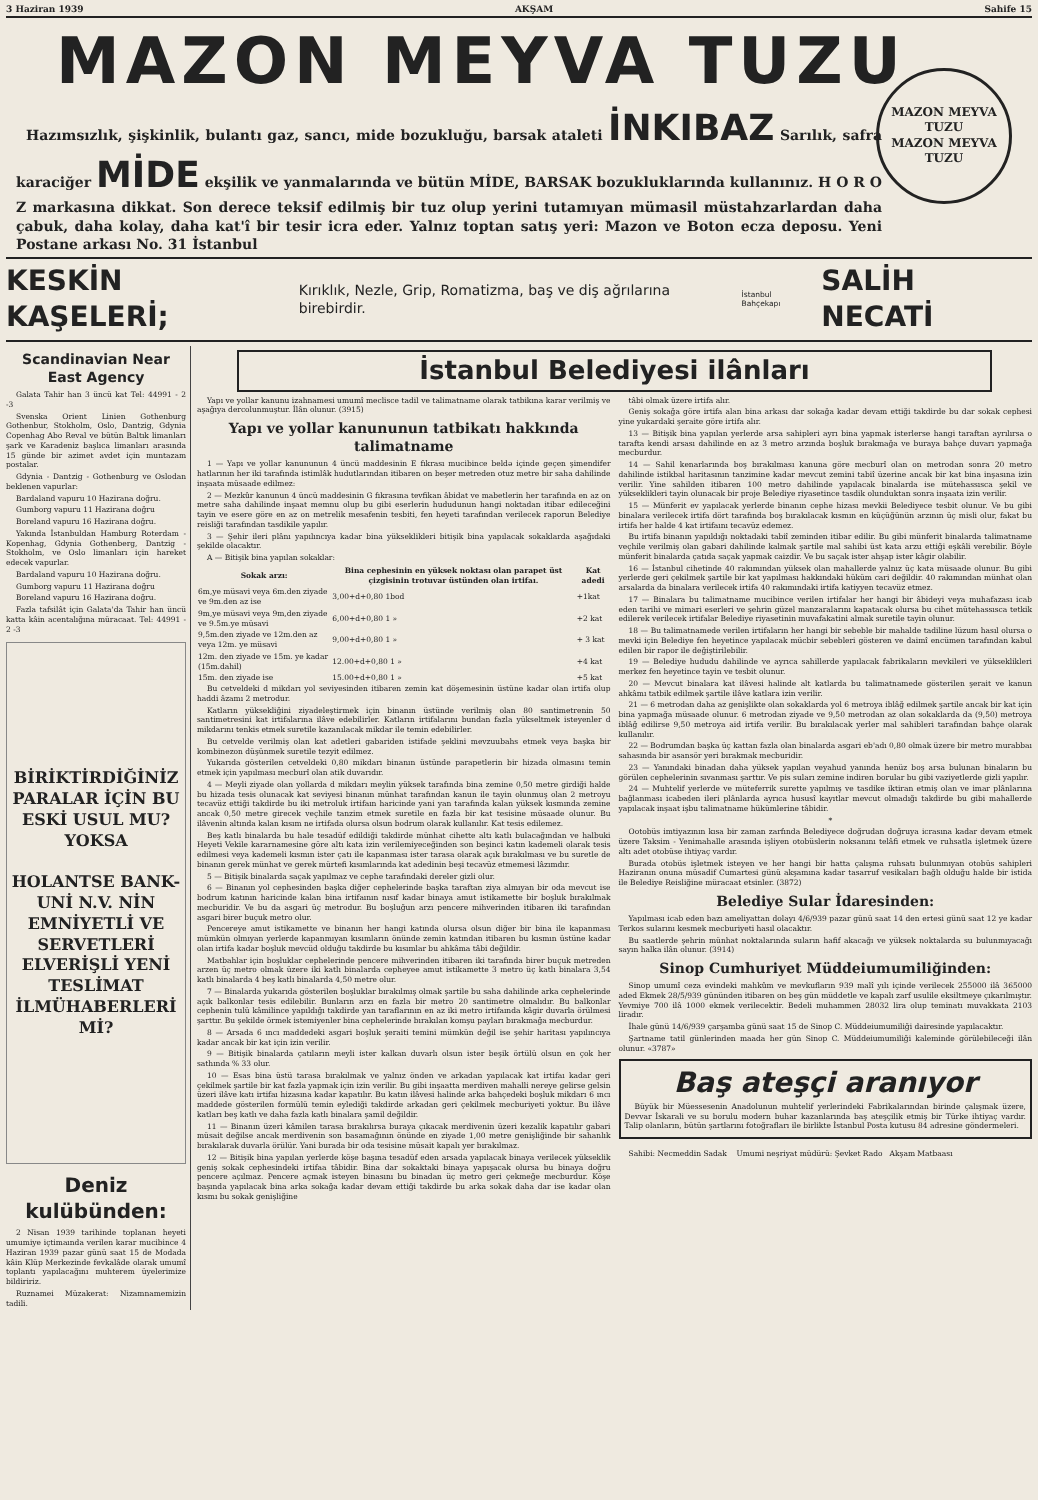3 Haziran 1939 AKŞAM Sahife 15
MAZON MEYVA TUZU
Hazımsızlık, şişkinlik, bulantı gaz, sancı, mide bozukluğu, barsak ataleti İNKIBAZ Sarılık, safra karaciğer MİDE ekşilik ve yanmalarında ve bütün MİDE, BARSAK bozukluklarında kullanınız. H O R O Z markasına dikkat. Son derece teksif edilmiş bir tuz olup yerini tutamıyan mümasil müstahzarlardan daha çabuk, daha kolay, daha kat'î bir tesir icra eder. Yalnız toptan satış yeri: Mazon ve Boton ecza deposu. Yeni Postane arkası No. 31 İstanbul
MAZON MEYVA TUZU
MAZON MEYVA TUZU
KESKİN KAŞELERİ; Kırıklık, Nezle, Grip, Romatizma, baş ve diş ağrılarına birebirdir. İstanbul Bahçekapı SALİH NECATİ
Scandinavian Near East Agency
Galata Tahir han 3 üncü kat Tel: 44991 - 2 -3
Svenska Orient Linien Gothenburg Gothenbur, Stokholm, Oslo, Dantzig, Gdynia Copenhag Abo Reval ve bütün Baltık limanları şark ve Karadeniz başlıca limanları arasında 15 günde bir azimet avdet için muntazam postalar.
Gdynia - Dantzig - Gothenburg ve Oslodan beklenen vapurlar:
Bardaland vapuru 10 Hazirana doğru.
Gumborg vapuru 11 Hazirana doğru
Boreland vapuru 16 Hazirana doğru.
Yakında İstanbuldan Hamburg Roterdam - Kopenhag, Gdynia Gothenberg, Dantzig - Stokholm, ve Oslo limanları için hareket edecek vapurlar.
Bardaland vapuru 10 Hazirana doğru.
Gumborg vapuru 11 Hazirana doğru
Boreland vapuru 16 Hazirana doğru.
Fazla tafsilât için Galata'da Tahir han üncü katta kâin acentalığına müracaat. Tel: 44991 - 2 -3
BİRİKTİRDİĞİNİZ PARALAR İÇİN BU ESKİ USUL MU? YOKSA
HOLANTSE BANK-UNİ N.V. NİN EMNİYETLİ VE SERVETLERİ ELVERİŞLİ YENİ TESLİMAT İLMÜHABERLERİ Mİ?
Deniz kulübünden:
2 Nisan 1939 tarihinde toplanan heyeti umumiye içtimaında verilen karar mucibince 4 Haziran 1939 pazar günü saat 15 de Modada kâin Klüp Merkezinde fevkalâde olarak umumî toplantı yapılacağını muhterem üyelerimize bildiririz.
Ruznamei Müzakerat: Nizamnamemizin tadili.
İstanbul Belediyesi ilânları
Yapı ve yollar kanunu izahnamesi umumî meclisce tadil ve talimatname olarak tatbikına karar verilmiş ve aşağıya dercolunmuştur. İlân olunur. (3915)
Yapı ve yollar kanununun tatbikatı hakkında talimatname
1 — Yapı ve yollar kanununun 4 üncü maddesinin E fıkrası mucibince beldə içinde geçen şimendifer hatlarının her iki tarafında istimlâk hudutlarından itibaren on beşer metreden otuz metre bir saha dahilinde inşaata müsaade edilmez:
2 — Mezkûr kanunun 4 üncü maddesinin G fıkrasına tevfikan âbidat ve mabetlerin her tarafında en az on metre saha dahilinde inşaat memnu olup bu gibi eserlerin hududunun hangi noktadan itibar edileceğini tayin ve esere göre en az on metrelik mesafenin tesbiti, fen heyeti tarafından verilecek raporun Belediye reisliği tarafından tasdikile yapılır.
3 — Şehir ileri plânı yapılıncıya kadar bina yükseklikleri bitişik bina yapılacak sokaklarda aşağıdaki şekilde olacaktır.
A — Bitişik bina yapılan sokaklar:
| Sokak arzı: | Bina cephesinin en yüksek noktası olan parapet üst çizgisinin trotuvar üstünden olan irtifaı. | Kat adedi |
| --- | --- | --- |
| 6m,ye müsavi veya 6m.den ziyade ve 9m.den az ise | 3,00+d+0,80 1bod | +1kat |
| 9m,ye müsavi veya 9m,den ziyade ve 9.5m.ye müsavi | 6,00+d+0,80 1 » | +2 kat |
| 9,5m.den ziyade ve 12m.den az veya 12m. ye müsavi | 9,00+d+0,80 1 » | + 3 kat |
| 12m. den ziyade ve 15m. ye kadar (15m.dahil) | 12.00+d+0,80 1 » | +4 kat |
| 15m. den ziyade ise | 15.00+d+0,80 1 » | +5 kat |
Bu cetveldeki d mikdarı yol seviyesinden itibaren zemin kat döşemesinin üstüne kadar olan irtifa olup haddi âzamı 2 metrodur.
Katların yüksekliğini ziyadeleştirmek için binanın üstünde verilmiş olan 80 santimetrenin 50 santimetresini kat irtifalarına ilâve edebilirler. Katların irtifalarını bundan fazla yükseltmek isteyenler d mikdarını tenkis etmek suretile kazanılacak mikdar ile temin edebilirler.
Bu cetvelde verilmiş olan kat adetleri gabariden istifade şeklini mevzuubahs etmek veya başka bir kombinezon düşünmek suretile tezyit edilmez.
Yukarıda gösterilen cetveldeki 0,80 mikdarı binanın üstünde parapetlerin bir hizada olmasını temin etmek için yapılması mecburî olan atik duvarıdır.
4 — Meyli ziyade olan yollarda d mikdarı meylin yüksek tarafında bina zemine 0,50 metre girdiği halde bu hizada tesis olunacak kat seviyesi binanın münhat tarafından kanun ile tayin olunmuş olan 2 metroyu tecavüz ettiği takdirde bu iki metroluk irtifaın haricinde yani yan tarafında kalan yüksek kısmında zemine ancak 0,50 metre girecek veçhile tanzim etmek suretile en fazla bir kat tesisine müsaade olunur. Bu ilâvenin altında kalan kısım ne irtifada olursa olsun bodrum olarak kullanılır. Kat tesis edilemez.
Beş katlı binalarda bu hale tesadüf edildiği takdirde münhat cihette altı katlı bulacağından ve halbuki Heyeti Vekile kararnamesine göre altı kata izin verilemiyeceğinden son beşinci katın kademeli olarak tesis edilmesi veya kademeli kısmın ister çatı ile kapanması ister tarasa olarak açık bırakılması ve bu suretle de binanın gerek münhat ve gerek mürtefi kısımlarında kat adedinin beşi tecavüz etmemesi lâzımdır.
5 — Bitişik binalarda saçak yapılmaz ve cephe tarafındaki dereler gizli olur.
6 — Binanın yol cephesinden başka diğer cephelerinde başka taraftan ziya almıyan bir oda mevcut ise bodrum katının haricinde kalan bina irtifaının nısıf kadar binaya amut istikamette bir boşluk bırakılmak mecburidir. Ve bu da asgari üç metrodur. Bu boşluğun arzı pencere mihverinden itibaren iki tarafından asgari birer buçuk metro olur.
Pencereye amut istikamette ve binanın her hangi katında olursa olsun diğer bir bina ile kapanması mümkün olmıyan yerlerde kapanmıyan kısımların önünde zemin katından itibaren bu kısmın üstüne kadar olan irtifa kadar boşluk mevcüd olduğu takdirde bu kısımlar bu ahkâma tâbi değildir.
Matbahlar için boşluklar cephelerinde pencere mihverinden itibaren iki tarafında birer buçuk metreden arzen üç metro olmak üzere iki katlı binalarda cepheyee amut istikamette 3 metro üç katlı binalara 3,54 katlı binalarda 4 beş katlı binalarda 4,50 metre olur.
7 — Binalarda yukarıda gösterilen boşluklar bırakılmış olmak şartile bu saha dahilinde arka cephelerinde açık balkonlar tesis edilebilir. Bunların arzı en fazla bir metro 20 santimetre olmalıdır. Bu balkonlar cephenin tulü kâmilince yapıldığı takdirde yan taraflarının en az iki metro irtifaında kâgir duvarla örülmesi şarttır. Bu şekilde örmek istemiyenler bina cephelerinde bırakılan komşu payları bırakmağa mecburdur.
8 — Arsada 6 ıncı maddedeki asgari boşluk şeraiti temini mümkün değil ise şehir haritası yapılıncıya kadar ancak bir kat için izin verilir.
9 — Bitişik binalarda çatıların meyli ister kalkan duvarlı olsun ister beşik örtülü olsun en çok her sathında % 33 olur.
10 — Esas bina üstü tarasa bırakılmak ve yalnız önden ve arkadan yapılacak kat irtifaı kadar geri çekilmek şartile bir kat fazla yapmak için izin verilir. Bu gibi inşaatta merdiven mahalli nereye gelirse gelsin üzeri ilâve katı irtifaı hizasına kadar kapatılır. Bu katın ilâvesi halinde arka bahçedeki boşluk mikdarı 6 ıncı maddede gösterilen formülü temin eylediği takdirde arkadan geri çekilmek mecburiyeti yoktur. Bu ilâve katları beş katlı ve daha fazla katlı binalara şamil değildir.
11 — Binanın üzeri kâmilen tarasa bırakılırsa buraya çıkacak merdivenin üzeri kezalik kapatılır gabari müsait değilse ancak merdivenin son basamağının önünde en ziyade 1,00 metre genişliğinde bir sahanlık bırakılarak duvarla örülür. Yani burada bir oda tesisine müsait kapalı yer bırakılmaz.
12 — Bitişik bina yapılan yerlerde köşe başına tesadüf eden arsada yapılacak binaya verilecek yükseklik geniş sokak cephesindeki irtifaa tâbidir. Bina dar sokaktaki binaya yapışacak olursa bu binaya doğru pencere açılmaz. Pencere açmak isteyen binasını bu binadan üç metro geri çekmeğe mecburdur. Köşe başında yapılacak bina arka sokağa kadar devam ettiği takdirde bu arka sokak daha dar ise kadar olan kısmı bu sokak genişliğine
tâbi olmak üzere irtifa alır.
Geniş sokağa göre irtifa alan bina arkası dar sokağa kadar devam ettiği takdirde bu dar sokak cephesi yine yukardaki şeraite göre irtifa alır.
13 — Bitişik bina yapılan yerlerde arsa sahipleri ayrı bina yapmak isterlerse hangi taraftan ayrılırsa o tarafta kendi arsası dahilinde en az 3 metro arzında boşluk bırakmağa ve buraya bahçe duvarı yapmağa mecburdur.
14 — Sahil kenarlarında boş bırakılması kanuna göre mecburî olan on metrodan sonra 20 metro dahilinde istikbal haritasının tanzimine kadar mevcut zemini tabiî üzerine ancak bir kat bina inşasına izin verilir. Yine sahilden itibaren 100 metro dahilinde yapılacak binalarda ise mütehassısca şekil ve yükseklikleri tayin olunacak bir proje Belediye riyasetince tasdik olunduktan sonra inşaata izin verilir.
15 — Münferit ev yapılacak yerlerde binanın cephe hizası mevkii Belediyece tesbit olunur. Ve bu gibi binalara verilecek irtifa dört tarafında boş bırakılacak kısmın en küçüğünün arzının üç misli olur, fakat bu irtifa her halde 4 kat irtifaını tecavüz edemez.
Bu irtifa binanın yapıldığı noktadaki tabiî zeminden itibar edilir. Bu gibi münferit binalarda talimatname veçhile verilmiş olan gabari dahilinde kalmak şartile mal sahibi üst kata arzu ettiği eşkâli verebilir. Böyle münferit binalarda çatıda saçak yapmak caizdir. Ve bu saçak ister ahşap ister kâgir olabilir.
16 — İstanbul cihetinde 40 rakımından yüksek olan mahallerde yalnız üç kata müsaade olunur. Bu gibi yerlerde geri çekilmek şartile bir kat yapılması hakkındaki hüküm cari değildir. 40 rakımından münhat olan arsalarda da binalara verilecek irtifa 40 rakımındaki irtifa katiyyen tecavüz etmez.
17 — Binalara bu talimatname mucibince verilen irtifalar her hangi bir âbideyi veya muhafazası icab eden tarihi ve mimari eserleri ve şehrin güzel manzaralarını kapatacak olursa bu cihet mütehassısca tetkik edilerek verilecek irtifalar Belediye riyasetinin muvafakatini almak suretile tayin olunur.
18 — Bu talimatnamede verilen irtifaların her hangi bir sebeble bir mahalde tadiline lüzum hasıl olursa o mevki için Belediye fen heyetince yapılacak mücbir sebebleri gösteren ve daimî encümen tarafından kabul edilen bir rapor ile değiştirilebilir.
19 — Belediye hududu dahilinde ve ayrıca sahillerde yapılacak fabrikaların mevkileri ve yükseklikleri merkez fen heyetince tayin ve tesbit olunur.
20 — Mevcut binalara kat ilâvesi halinde alt katlarda bu talimatnamede gösterilen şerait ve kanun ahkâmı tatbik edilmek şartile ilâve katlara izin verilir.
21 — 6 metrodan daha az genişlikte olan sokaklarda yol 6 metroya iblâğ edilmek şartile ancak bir kat için bina yapmağa müsaade olunur. 6 metrodan ziyade ve 9,50 metrodan az olan sokaklarda da (9,50) metroya iblâğ edilirse 9,50 metroya aid irtifa verilir. Bu bırakılacak yerler mal sahibleri tarafından bahçe olarak kullanılır.
22 — Bodrumdan başka üç kattan fazla olan binalarda asgari eb'adı 0,80 olmak üzere bir metro murabbaı sahasında bir asansör yeri bırakmak mecburidir.
23 — Yanındaki binadan daha yüksek yapılan veyahud yanında henüz boş arsa bulunan binaların bu görülen cephelerinin sıvanması şarttır. Ve pis suları zemine indiren borular bu gibi vaziyetlerde gizli yapılır.
24 — Muhtelif yerlerde ve müteferrik surette yapılmış ve tasdike iktiran etmiş olan ve imar plânlarına bağlanması icabeden ileri plânlarda ayrıca hususî kayıtlar mevcut olmadığı takdirde bu gibi mahallerde yapılacak inşaat işbu talimatname hükümlerine tâbidir.
*
Ootobüs imtiyazının kısa bir zaman zarfında Belediyece doğrudan doğruya icrasına kadar devam etmek üzere Taksim - Yenimahalle arasında işliyen otobüslerin noksanını telâfi etmek ve ruhsatla işletmek üzere altı adet otobüse ihtiyaç vardır.
Burada otobüs işletmek isteyen ve her hangi bir hatta çalışma ruhsatı bulunmıyan otobüs sahipleri Haziranın onuna müsadif Cumartesi günü akşamına kadar tasarruf vesikaları bağlı olduğu halde bir istida ile Belediye Reisliğine müracaat etsinler. (3872)
Belediye Sular İdaresinden:
Yapılması icab eden bazı ameliyattan dolayı 4/6/939 pazar günü saat 14 den ertesi günü saat 12 ye kadar Terkos sularını kesmek mecburiyeti hasıl olacaktır.
Bu saatlerde şehrin münhat noktalarında suların hafif akacağı ve yüksek noktalarda su bulunmıyacağı sayın halka ilân olunur. (3914)
Sinop Cumhuriyet Müddeiumumiliğinden:
Sinop umumî ceza evindeki mahkûm ve mevkufların 939 malî yılı içinde verilecek 255000 ilâ 365000 aded Ekmek 28/5/939 gününden itibaren on beş gün müddetle ve kapalı zarf usulile eksiltmeye çıkarılmıştır. Yevmiye 700 ilâ 1000 ekmek verilecektir. Bedeli muhammen 28032 lira olup teminatı muvakkata 2103 liradır.
İhale günü 14/6/939 çarşamba günü saat 15 de Sinop C. Müddeiumumiliği dairesinde yapılacaktır.
Şartname tatil günlerinden maada her gün Sinop C. Müddeiumumiliği kaleminde görülebileceği ilân olunur. «3787»
Baş ateşçi aranıyor
Büyük bir Müessesenin Anadolunun muhtelif yerlerindeki Fabrikalarından birinde çalışmak üzere, Devvar İskarali ve su borulu modern buhar kazanlarında baş ateşçilik etmiş bir Türke ihtiyaç vardır. Talip olanların, bütün şartlarını fotoğrafları ile birlikte İstanbul Posta kutusu 84 adresine göndermeleri.
Sahibi: Necmeddin Sadak Umumi neşriyat müdürü: Şevket Rado Akşam Matbaası